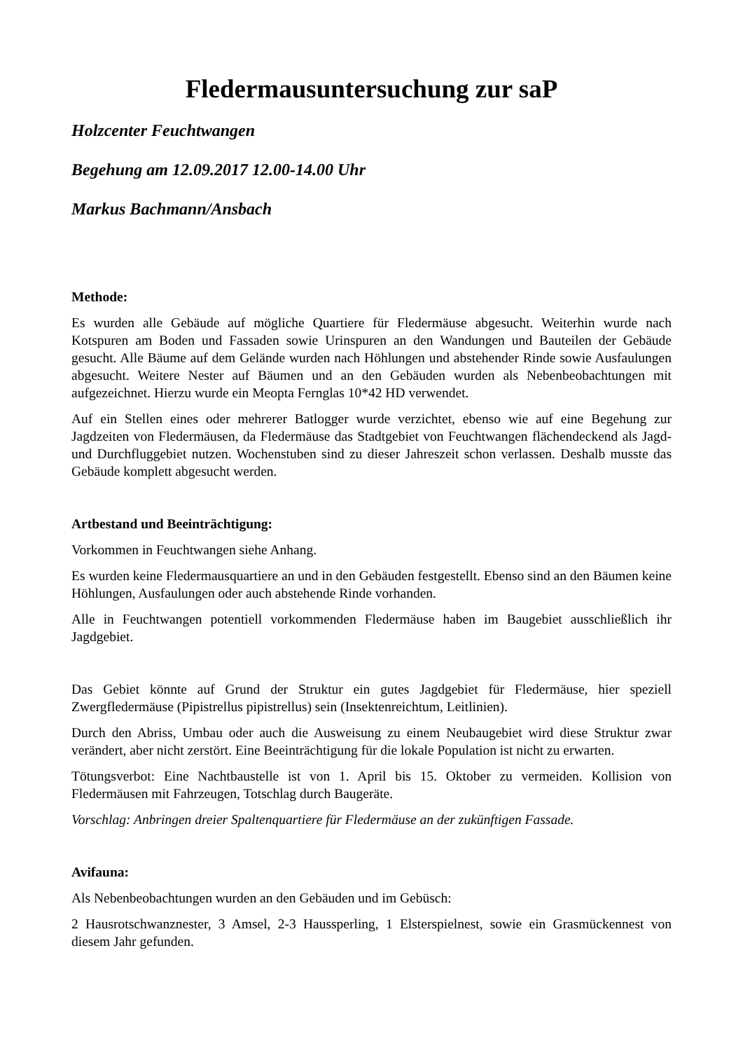Fledermausuntersuchung zur saP
Holzcenter Feuchtwangen
Begehung am 12.09.2017 12.00-14.00 Uhr
Markus Bachmann/Ansbach
Methode:
Es wurden alle Gebäude auf mögliche Quartiere für Fledermäuse abgesucht. Weiterhin wurde nach Kotspuren am Boden und Fassaden sowie Urinspuren an den Wandungen und Bauteilen der Gebäude gesucht. Alle Bäume auf dem Gelände wurden nach Höhlungen und abstehender Rinde sowie Ausfaulungen abgesucht. Weitere Nester auf Bäumen und an den Gebäuden wurden als Nebenbeobachtungen mit aufgezeichnet. Hierzu wurde ein Meopta Fernglas 10*42 HD verwendet.
Auf ein Stellen eines oder mehrerer Batlogger wurde verzichtet, ebenso wie auf eine Begehung zur Jagdzeiten von Fledermäusen, da Fledermäuse das Stadtgebiet von Feuchtwangen flächendeckend als Jagd- und Durchfluggebiet nutzen. Wochenstuben sind zu dieser Jahreszeit schon verlassen. Deshalb musste das Gebäude komplett abgesucht werden.
Artbestand und Beeinträchtigung:
Vorkommen in Feuchtwangen siehe Anhang.
Es wurden keine Fledermausquartiere an und in den Gebäuden festgestellt. Ebenso sind an den Bäumen keine Höhlungen, Ausfaulungen oder auch abstehende Rinde vorhanden.
Alle in Feuchtwangen potentiell vorkommenden Fledermäuse haben im Baugebiet ausschließlich ihr Jagdgebiet.
Das Gebiet könnte auf Grund der Struktur ein gutes Jagdgebiet für Fledermäuse, hier speziell Zwergfledermäuse (Pipistrellus pipistrellus) sein (Insektenreichtum, Leitlinien).
Durch den Abriss, Umbau oder auch die Ausweisung zu einem Neubaugebiet wird diese Struktur zwar verändert, aber nicht zerstört. Eine Beeinträchtigung für die lokale Population ist nicht zu erwarten.
Tötungsverbot: Eine Nachtbaustelle ist von 1. April bis 15. Oktober zu vermeiden. Kollision von Fledermäusen mit Fahrzeugen, Totschlag durch Baugeräte.
Vorschlag: Anbringen dreier Spaltenquartiere für Fledermäuse an der zukünftigen Fassade.
Avifauna:
Als Nebenbeobachtungen wurden an den Gebäuden und im Gebüsch:
2 Hausrotschwanznester, 3 Amsel, 2-3 Haussperling, 1 Elsterspielnest, sowie ein Grasmückennest von diesem Jahr gefunden.